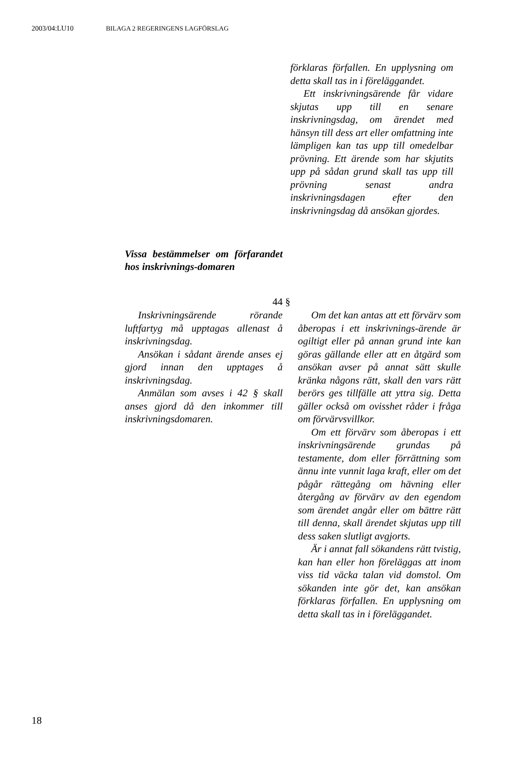2003/04:LU10 BILAGA 2 REGERINGENS LAGFÖRSLAG
förklaras förfallen. En upplysning om detta skall tas in i föreläggandet.
Ett inskrivningsärende får vidare skjutas upp till en senare inskrivningsdag, om ärendet med hänsyn till dess art eller omfattning inte lämpligen kan tas upp till omedelbar prövning. Ett ärende som har skjutits upp på sådan grund skall tas upp till prövning senast andra inskrivningsdagen efter den inskrivningsdag då ansökan gjordes.
Vissa bestämmelser om förfarandet hos inskrivnings-domaren
44 §
Inskrivningsärende rörande luftfartyg må upptagas allenast å inskrivningsdag.
Ansökan i sådant ärende anses ej gjord innan den upptages å inskrivningsdag.
Anmälan som avses i 42 § skall anses gjord då den inkommer till inskrivningsdomaren.
Om det kan antas att ett förvärv som åberopas i ett inskrivnings-ärende är ogiltigt eller på annan grund inte kan göras gällande eller att en åtgärd som ansökan avser på annat sätt skulle kränka någons rätt, skall den vars rätt berörs ges tillfälle att yttra sig. Detta gäller också om ovisshet råder i fråga om förvärvsvillkor.
Om ett förvärv som åberopas i ett inskrivningsärende grundas på testamente, dom eller förrättning som ännu inte vunnit laga kraft, eller om det pågår rättegång om hävning eller återgång av förvärv av den egendom som ärendet angår eller om bättre rätt till denna, skall ärendet skjutas upp till dess saken slutligt avgjorts.
Är i annat fall sökandens rätt tvistig, kan han eller hon föreläggas att inom viss tid väcka talan vid domstol. Om sökanden inte gör det, kan ansökan förklaras förfallen. En upplysning om detta skall tas in i föreläggandet.
18